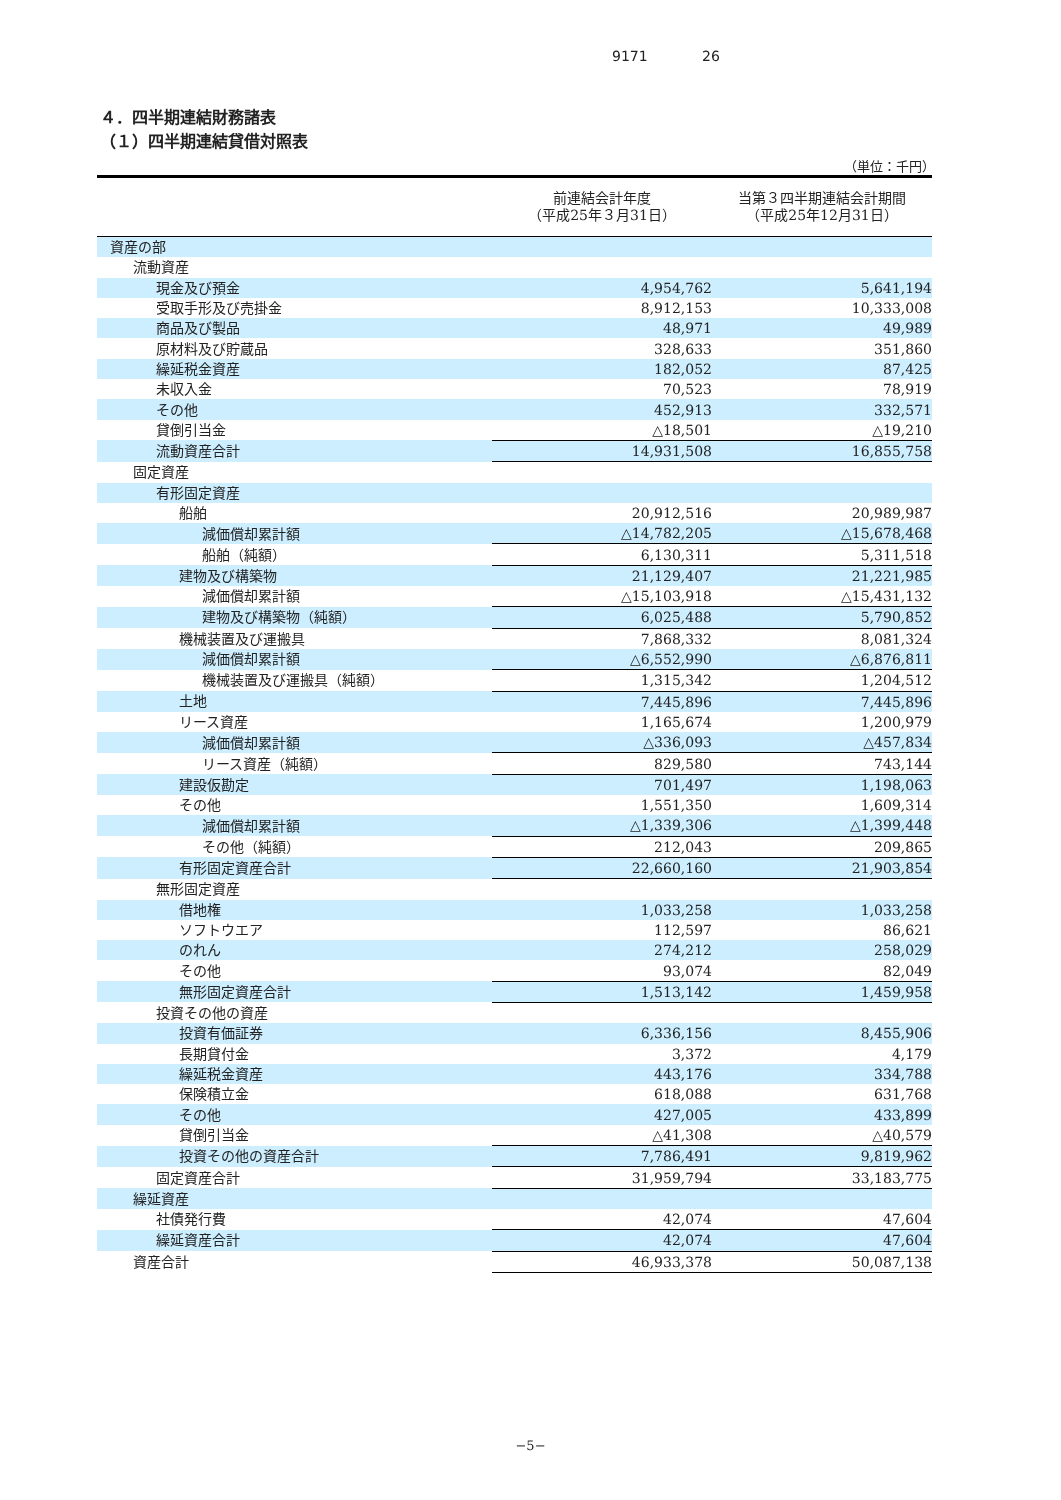9171 26
４．四半期連結財務諸表
（１）四半期連結貸借対照表
（単位：千円）
| | 前連結会計年度 （平成25年３月31日） | 当第３四半期連結会計期間 （平成25年12月31日） |
| --- | --- | --- |
| 資産の部 | | |
| 流動資産 | | |
| 現金及び預金 | 4,954,762 | 5,641,194 |
| 受取手形及び売掛金 | 8,912,153 | 10,333,008 |
| 商品及び製品 | 48,971 | 49,989 |
| 原材料及び貯蔵品 | 328,633 | 351,860 |
| 繰延税金資産 | 182,052 | 87,425 |
| 未収入金 | 70,523 | 78,919 |
| その他 | 452,913 | 332,571 |
| 貸倒引当金 | △18,501 | △19,210 |
| 流動資産合計 | 14,931,508 | 16,855,758 |
| 固定資産 | | |
| 有形固定資産 | | |
| 船舶 | 20,912,516 | 20,989,987 |
| 減価償却累計額 | △14,782,205 | △15,678,468 |
| 船舶（純額） | 6,130,311 | 5,311,518 |
| 建物及び構築物 | 21,129,407 | 21,221,985 |
| 減価償却累計額 | △15,103,918 | △15,431,132 |
| 建物及び構築物（純額） | 6,025,488 | 5,790,852 |
| 機械装置及び運搬具 | 7,868,332 | 8,081,324 |
| 減価償却累計額 | △6,552,990 | △6,876,811 |
| 機械装置及び運搬具（純額） | 1,315,342 | 1,204,512 |
| 土地 | 7,445,896 | 7,445,896 |
| リース資産 | 1,165,674 | 1,200,979 |
| 減価償却累計額 | △336,093 | △457,834 |
| リース資産（純額） | 829,580 | 743,144 |
| 建設仮勘定 | 701,497 | 1,198,063 |
| その他 | 1,551,350 | 1,609,314 |
| 減価償却累計額 | △1,339,306 | △1,399,448 |
| その他（純額） | 212,043 | 209,865 |
| 有形固定資産合計 | 22,660,160 | 21,903,854 |
| 無形固定資産 | | |
| 借地権 | 1,033,258 | 1,033,258 |
| ソフトウエア | 112,597 | 86,621 |
| のれん | 274,212 | 258,029 |
| その他 | 93,074 | 82,049 |
| 無形固定資産合計 | 1,513,142 | 1,459,958 |
| 投資その他の資産 | | |
| 投資有価証券 | 6,336,156 | 8,455,906 |
| 長期貸付金 | 3,372 | 4,179 |
| 繰延税金資産 | 443,176 | 334,788 |
| 保険積立金 | 618,088 | 631,768 |
| その他 | 427,005 | 433,899 |
| 貸倒引当金 | △41,308 | △40,579 |
| 投資その他の資産合計 | 7,786,491 | 9,819,962 |
| 固定資産合計 | 31,959,794 | 33,183,775 |
| 繰延資産 | | |
| 社債発行費 | 42,074 | 47,604 |
| 繰延資産合計 | 42,074 | 47,604 |
| 資産合計 | 46,933,378 | 50,087,138 |
−5−